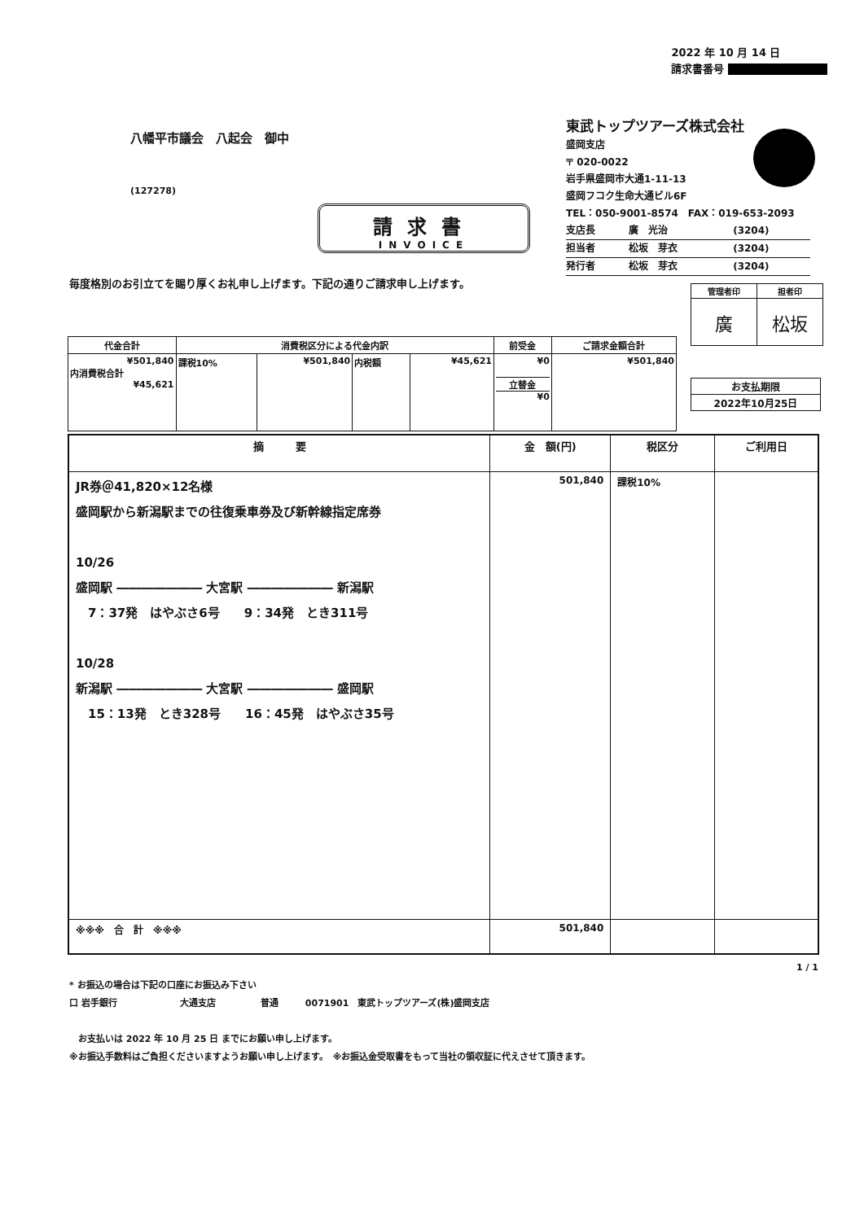2022 年 10 月 14 日
請求書番号
八幡平市議会　八起会　御中
(127278)
請求書
INVOICE
東武トップツアーズ株式会社
盛岡支店
〒 020-0022
岩手県盛岡市大通1-11-13
盛岡フコク生命大通ビル6F
TEL：050-9001-8574　FAX：019-653-2093
| 支店長 | 廣 光治 | (3204) |
| 担当者 | 松坂 芽衣 | (3204) |
| 発行者 | 松坂 芽衣 | (3204) |
毎度格別のお引立てを賜り厚くお礼申し上げます。下記の通りご請求申し上げます。
| 管理者印 | 担者印 |
| --- | --- |
| 廣 | 松坂 |
| お支払期限 |
| 2022年10月25日 |
| 代金合計 | 消費税区分による代金内訳 | | | | 前受金 | ご請求金額合計 |
| --- | --- | --- | --- | --- | --- | --- |
| ¥501,840 内消費税合計 ¥45,621 | 課税10% | ¥501,840 | 内税額 | ¥45,621 | ¥0 立替金 ¥0 | ¥501,840 |
| 摘 要 | 金 額(円) | 税区分 | ご利用日 |
| --- | --- | --- | --- |
| JR券＠41,820×12名様 盛岡駅から新潟駅までの往復乗車券及び新幹線指定席券 10/26 盛岡駅 ――――――― 大宮駅 ――――――― 新潟駅 7：37発 はやぶさ6号 9：34発 とき311号 10/28 新潟駅 ――――――― 大宮駅 ――――――― 盛岡駅 15：13発 とき328号 16：45発 はやぶさ35号 | 501,840 | 課税10% | |
| ※※※ 合 計 ※※※ | 501,840 | | |
1 / 1
* お振込の場合は下記の口座にお振込み下さい
口 岩手銀行　　　　　　　大通支店　　　　　普通　　　0071901　東武トップツアーズ(株)盛岡支店
　お支払いは 2022 年 10 月 25 日 までにお願い申し上げます。
※お振込手数料はご負担くださいますようお願い申し上げます。　※お振込金受取書をもって当社の領収証に代えさせて頂きます。